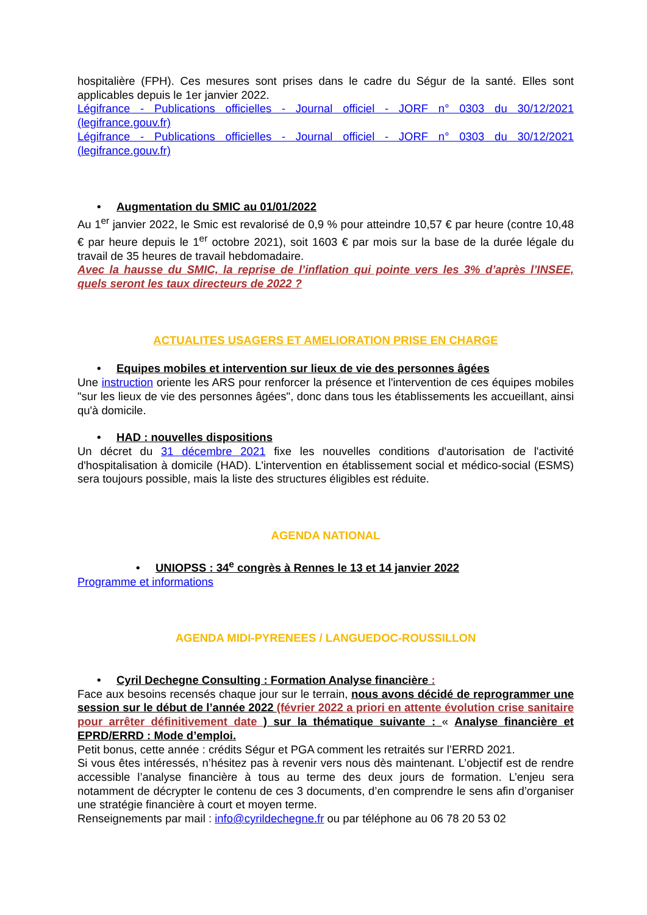hospitalière (FPH). Ces mesures sont prises dans le cadre du Ségur de la santé. Elles sont applicables depuis le 1er janvier 2022.
Légifrance - Publications officielles - Journal officiel - JORF n° 0303 du 30/12/2021 (legifrance.gouv.fr)
Légifrance - Publications officielles - Journal officiel - JORF n° 0303 du 30/12/2021 (legifrance.gouv.fr)
• Augmentation du SMIC au 01/01/2022
Au 1<sup>er</sup> janvier 2022, le Smic est revalorisé de 0,9 % pour atteindre 10,57 € par heure (contre 10,48 € par heure depuis le 1<sup>er</sup> octobre 2021), soit 1603 € par mois sur la base de la durée légale du travail de 35 heures de travail hebdomadaire.
Avec la hausse du SMIC, la reprise de l’inflation qui pointe vers les 3% d’après l’INSEE, quels seront les taux directeurs de 2022 ?
ACTUALITES USAGERS ET AMELIORATION PRISE EN CHARGE
• Equipes mobiles et intervention sur lieux de vie des personnes âgées
Une instruction oriente les ARS pour renforcer la présence et l'intervention de ces équipes mobiles "sur les lieux de vie des personnes âgées", donc dans tous les établissements les accueillant, ainsi qu'à domicile.
• HAD : nouvelles dispositions
Un décret du 31 décembre 2021 fixe les nouvelles conditions d'autorisation de l'activité d'hospitalisation à domicile (HAD). L'intervention en établissement social et médico-social (ESMS) sera toujours possible, mais la liste des structures éligibles est réduite.
AGENDA NATIONAL
• UNIOPSS : 34<sup>e</sup> congrès à Rennes le 13 et 14 janvier 2022
Programme et informations
AGENDA MIDI-PYRENEES / LANGUEDOC-ROUSSILLON
• Cyril Dechegne Consulting : Formation Analyse financière :
Face aux besoins recensés chaque jour sur le terrain, nous avons décidé de reprogrammer une session sur le début de l’année 2022 (février 2022 a priori en attente évolution crise sanitaire pour arrêter définitivement date ) sur la thématique suivante : « Analyse financière et EPRD/ERRD : Mode d’emploi.
Petit bonus, cette année : crédits Ségur et PGA comment les retraités sur l’ERRD 2021.
Si vous êtes intéressés, n’hésitez pas à revenir vers nous dès maintenant. L’objectif est de rendre accessible l’analyse financière à tous au terme des deux jours de formation. L’enjeu sera notamment de décrypter le contenu de ces 3 documents, d’en comprendre le sens afin d’organiser une stratégie financière à court et moyen terme.
Renseignements par mail : info@cyrildechegne.fr ou par téléphone au 06 78 20 53 02